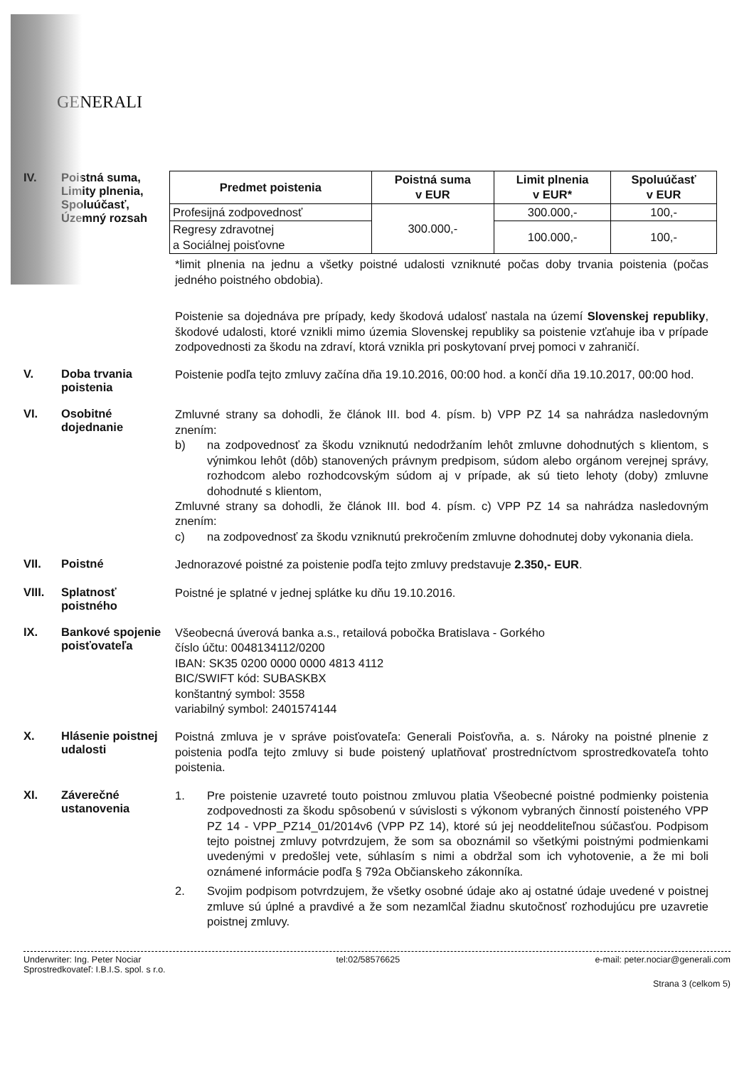GENERALI
IV. Poistná suma, Limity plnenia, Spoluúčasť, Územný rozsah
| Predmet poistenia | Poistná suma v EUR | Limit plnenia v EUR* | Spoluúčasť v EUR |
| --- | --- | --- | --- |
| Profesijná zodpovednosť | 300.000,- | 300.000,- | 100,- |
| Regresy zdravotnej a Sociálnej poisťovne | | 100.000,- | 100,- |
*limit plnenia na jednu a všetky poistné udalosti vzniknuté počas doby trvania poistenia (počas jedného poistného obdobia).
Poistenie sa dojednáva pre prípady, kedy škodová udalosť nastala na území Slovenskej republiky, škodové udalosti, ktoré vznikli mimo územia Slovenskej republiky sa poistenie vzťahuje iba v prípade zodpovednosti za škodu na zdraví, ktorá vznikla pri poskytovaní prvej pomoci v zahraničí.
V. Doba trvania poistenia
Poistenie podľa tejto zmluvy začína dňa 19.10.2016, 00:00 hod. a končí dňa 19.10.2017, 00:00 hod.
VI. Osobitné dojednanie
Zmluvné strany sa dohodli, že článok III. bod 4. písm. b) VPP PZ 14 sa nahrádza nasledovným znením:
b) na zodpovednosť za škodu vzniknutú nedodržaním lehôt zmluvne dohodnutých s klientom, s výnimkou lehôt (dôb) stanovených právnym predpisom, súdom alebo orgánom verejnej správy, rozhodcom alebo rozhodcovským súdom aj v prípade, ak sú tieto lehoty (doby) zmluvne dohodnuté s klientom,
Zmluvné strany sa dohodli, že článok III. bod 4. písm. c) VPP PZ 14 sa nahrádza nasledovným znením:
c) na zodpovednosť za škodu vzniknutú prekročením zmluvne dohodnutej doby vykonania diela.
VII. Poistné
Jednorazové poistné za poistenie podľa tejto zmluvy predstavuje 2.350,- EUR.
VIII. Splatnosť poistného
Poistné je splatné v jednej splátke ku dňu 19.10.2016.
IX. Bankové spojenie poisťovateľa
Všeobecná úverová banka a.s., retailová pobočka Bratislava - Gorkého
číslo účtu: 0048134112/0200
IBAN: SK35 0200 0000 0000 4813 4112
BIC/SWIFT kód: SUBASKBX
konštantný symbol: 3558
variabilný symbol: 2401574144
X. Hlásenie poistnej udalosti
Poistná zmluva je v správe poisťovateľa: Generali Poisťovňa, a. s. Nároky na poistné plnenie z poistenia podľa tejto zmluvy si bude poistený uplatňovať prostredníctvom sprostredkovateľa tohto poistenia.
XI. Záverečné ustanovenia
1. Pre poistenie uzavreté touto poistnou zmluvou platia Všeobecné poistné podmienky poistenia zodpovednosti za škodu spôsobenú v súvislosti s výkonom vybraných činností poisteného VPP PZ 14 - VPP_PZ14_01/2014v6 (VPP PZ 14), ktoré sú jej neoddeliteľnou súčasťou. Podpisom tejto poistnej zmluvy potvrdzujem, že som sa oboznámil so všetkými poistnými podmienkami uvedenými v predošlej vete, súhlasím s nimi a obdržal som ich vyhotovenie, a že mi boli oznámené informácie podľa § 792a Občianskeho zákonníka.
2. Svojim podpisom potvrdzujem, že všetky osobné údaje ako aj ostatné údaje uvedené v poistnej zmluve sú úplné a pravdivé a že som nezamlčal žiadnu skutočnosť rozhodujúcu pre uzavretie poistnej zmluvy.
Underwriter: Ing. Peter Nociar tel:02/58576625 e-mail: peter.nociar@generali.com
Sprostredkovateľ: I.B.I.S. spol. s r.o.
Strana 3 (celkom 5)